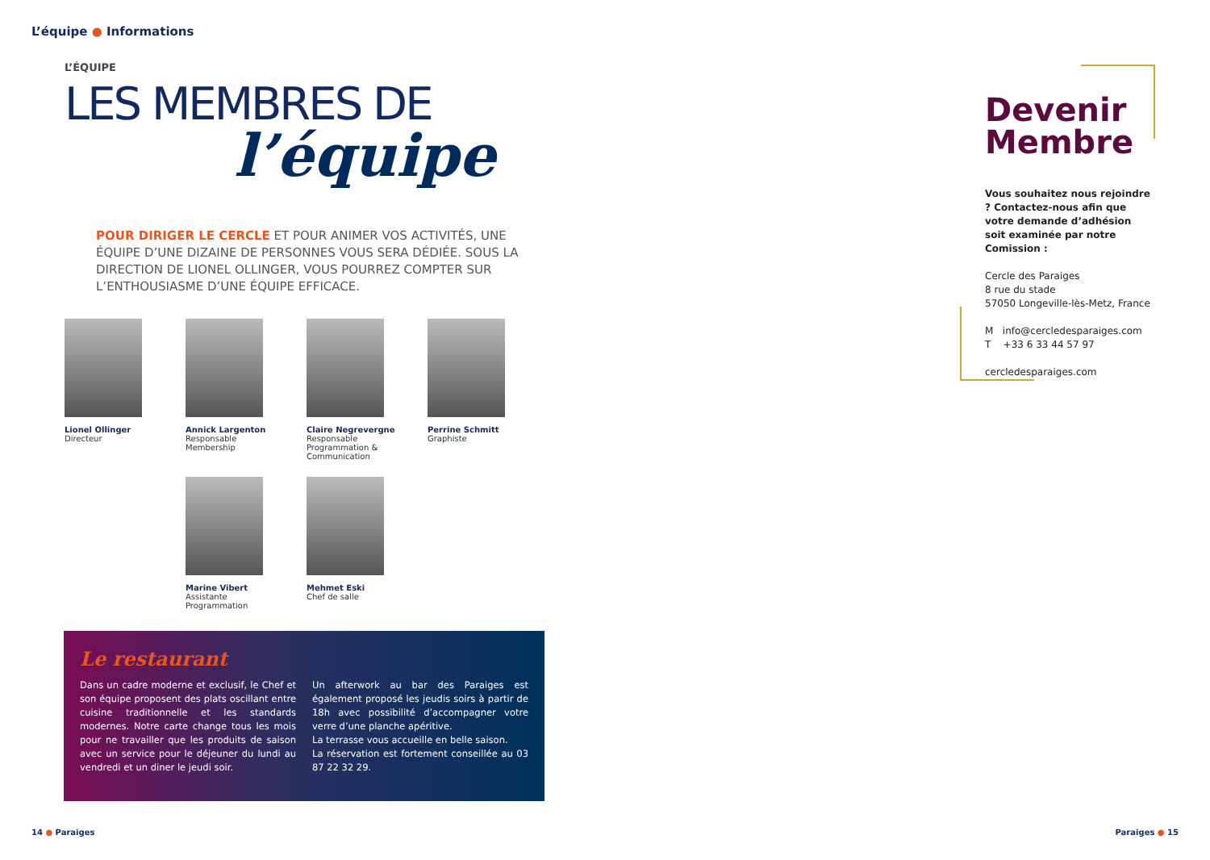L’équipe ● Informations
L’ÉQUIPE
LES MEMBRES DE
l’équipe
POUR DIRIGER LE CERCLE ET POUR ANIMER VOS ACTIVITÉS, UNE ÉQUIPE D’UNE DIZAINE DE PERSONNES VOUS SERA DÉDIÉE. SOUS LA DIRECTION DE LIONEL OLLINGER, VOUS POURREZ COMPTER SUR L’ENTHOUSIASME D’UNE ÉQUIPE EFFICACE.
Lionel Ollinger
Directeur
Annick Largenton
Responsable
Membership
Claire Negrevergne
Responsable
Programmation &
Communication
Perrine Schmitt
Graphiste
Marine Vibert
Assistante
Programmation
Mehmet Eski
Chef de salle
Le restaurant
Dans un cadre moderne et exclusif, le Chef et son équipe proposent des plats oscillant entre cuisine traditionnelle et les standards modernes. Notre carte change tous les mois pour ne travailler que les produits de saison avec un service pour le déjeuner du lundi au vendredi et un diner le jeudi soir.
Un afterwork au bar des Paraiges est également proposé les jeudis soirs à partir de 18h avec possibilité d’accompagner votre verre d’une planche apéritive.
La terrasse vous accueille en belle saison.
La réservation est fortement conseillée au 03 87 22 32 29.
14 ● Paraiges
Devenir
Membre
Vous souhaitez nous rejoindre ? Contactez-nous afin que votre demande d’adhésion soit examinée par notre Comission :
Cercle des Paraiges
8 rue du stade
57050 Longeville-lès-Metz, France
M info@cercledesparaiges.com
T +33 6 33 44 57 97
cercledesparaiges.com
Paraiges ● 15